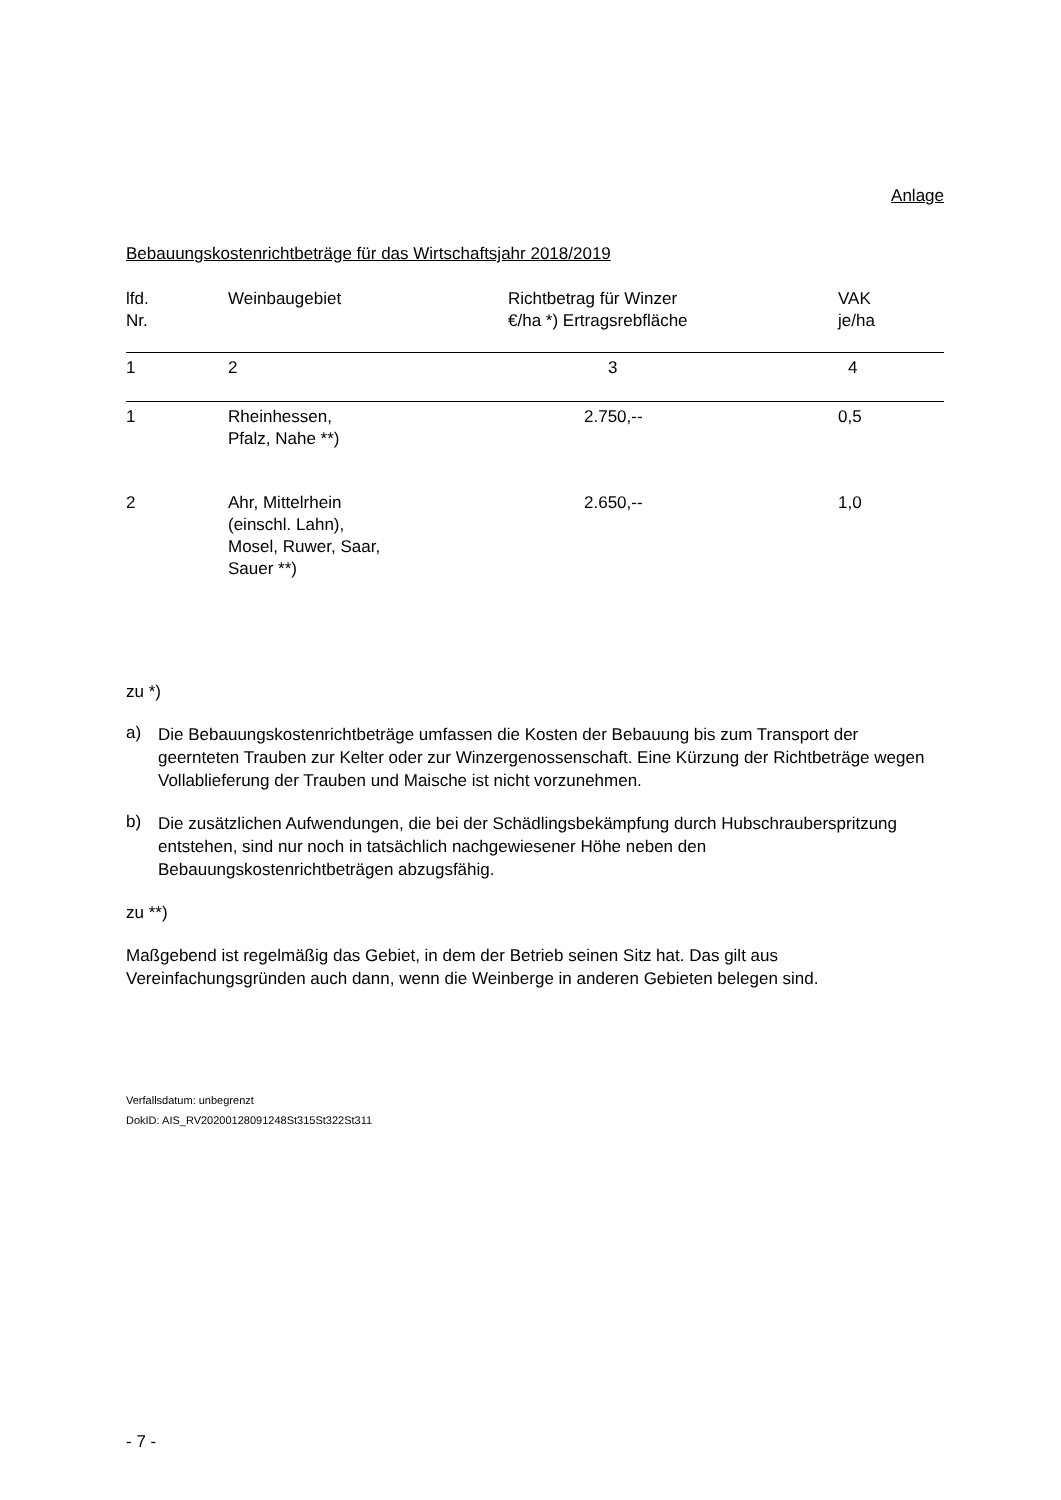Anlage
Bebauungskostenrichtbeträge für das Wirtschaftsjahr 2018/2019
| lfd. Nr. | Weinbaugebiet | Richtbetrag für Winzer €/ha *) Ertragsrebfläche | VAK je/ha |
| --- | --- | --- | --- |
| 1 | 2 | 3 | 4 |
| 1 | Rheinhessen, Pfalz, Nahe **) | 2.750,-- | 0,5 |
| 2 | Ahr, Mittelrhein (einschl. Lahn), Mosel, Ruwer, Saar, Sauer **) | 2.650,-- | 1,0 |
zu *)
a)
Die Bebauungskostenrichtbeträge umfassen die Kosten der Bebauung bis zum Transport der geernteten Trauben zur Kelter oder zur Winzergenossenschaft. Eine Kürzung der Richtbeträge wegen Vollablieferung der Trauben und Maische ist nicht vorzunehmen.
b)
Die zusätzlichen Aufwendungen, die bei der Schädlingsbekämpfung durch Hubschrauberspritzung entstehen, sind nur noch in tatsächlich nachgewiesener Höhe neben den Bebauungskostenrichtbeträgen abzugsfähig.
zu **)
Maßgebend ist regelmäßig das Gebiet, in dem der Betrieb seinen Sitz hat. Das gilt aus Vereinfachungsgründen auch dann, wenn die Weinberge in anderen Gebieten belegen sind.
Verfallsdatum: unbegrenzt
DokID: AIS_RV20200128091248St315St322St311
- 7 -